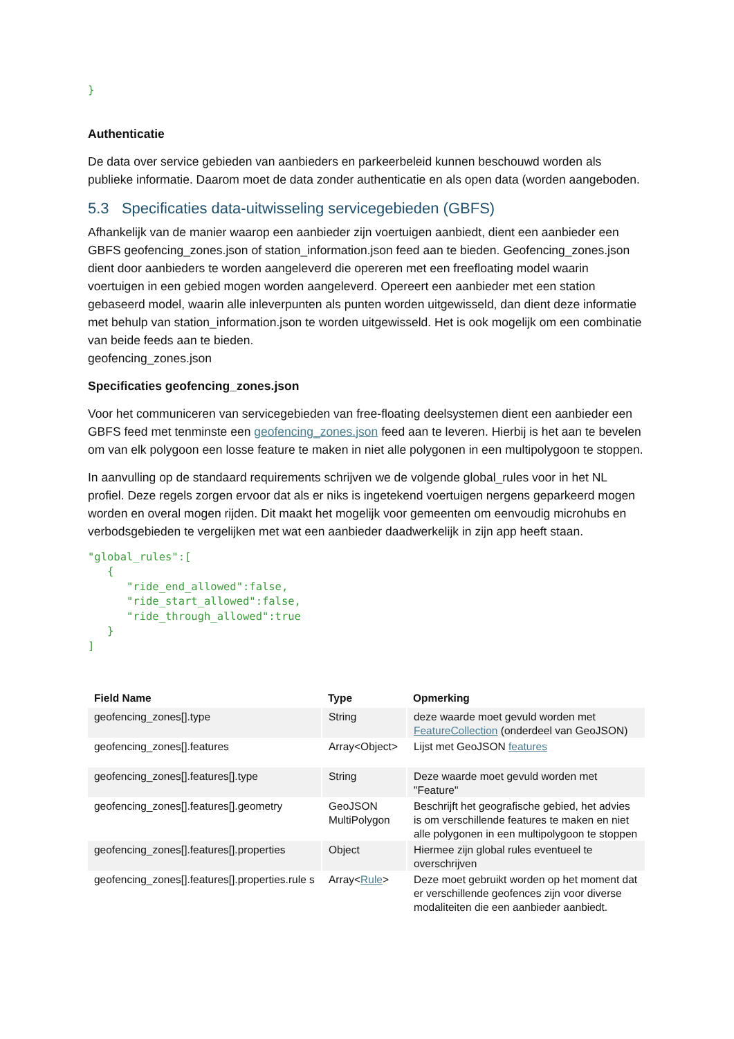}
Authenticatie
De data over service gebieden van aanbieders en parkeerbeleid kunnen beschouwd worden als publieke informatie. Daarom moet de data zonder authenticatie en als open data (worden aangeboden.
5.3 Specificaties data-uitwisseling servicegebieden (GBFS)
Afhankelijk van de manier waarop een aanbieder zijn voertuigen aanbiedt, dient een aanbieder een GBFS geofencing_zones.json of station_information.json feed aan te bieden. Geofencing_zones.json dient door aanbieders te worden aangeleverd die opereren met een freefloating model waarin voertuigen in een gebied mogen worden aangeleverd. Opereert een aanbieder met een station gebaseerd model, waarin alle inleverpunten als punten worden uitgewisseld, dan dient deze informatie met behulp van station_information.json te worden uitgewisseld. Het is ook mogelijk om een combinatie van beide feeds aan te bieden.
geofencing_zones.json
Specificaties geofencing_zones.json
Voor het communiceren van servicegebieden van free-floating deelsystemen dient een aanbieder een GBFS feed met tenminste een geofencing_zones.json feed aan te leveren. Hierbij is het aan te bevelen om van elk polygoon een losse feature te maken in niet alle polygonen in een multipolygoon te stoppen.
In aanvulling op de standaard requirements schrijven we de volgende global_rules voor in het NL profiel. Deze regels zorgen ervoor dat als er niks is ingetekend voertuigen nergens geparkeerd mogen worden en overal mogen rijden. Dit maakt het mogelijk voor gemeenten om eenvoudig microhubs en verbodsgebieden te vergelijken met wat een aanbieder daadwerkelijk in zijn app heeft staan.
"global_rules":[
   {
      "ride_end_allowed":false,
      "ride_start_allowed":false,
      "ride_through_allowed":true
   }
]
| Field Name | Type | Opmerking |
| --- | --- | --- |
| geofencing_zones[].type | String | deze waarde moet gevuld worden met FeatureCollection (onderdeel van GeoJSON) |
| geofencing_zones[].features | Array<Object> | Lijst met GeoJSON features |
| geofencing_zones[].features[].type | String | Deze waarde moet gevuld worden met "Feature" |
| geofencing_zones[].features[].geometry | GeoJSON MultiPolygon | Beschrijft het geografische gebied, het advies is om verschillende features te maken en niet alle polygonen in een multipolygoon te stoppen |
| geofencing_zones[].features[].properties | Object | Hiermee zijn global rules eventueel te overschrijven |
| geofencing_zones[].features[].properties.rule s | Array< Rule > | Deze moet gebruikt worden op het moment dat er verschillende geofences zijn voor diverse modaliteiten die een aanbieder aanbiedt. |